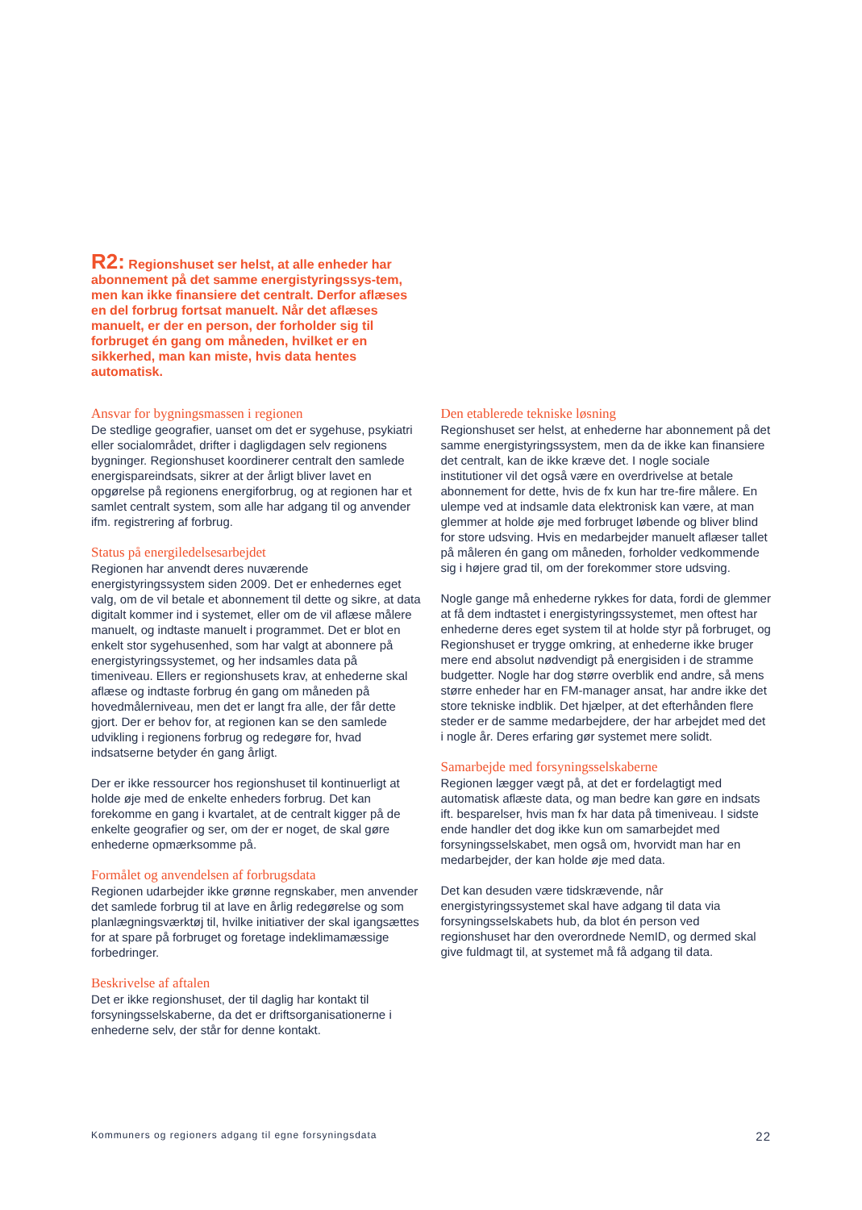R2: Regionshuset ser helst, at alle enheder har abonnement på det samme energistyringssys-tem, men kan ikke finansiere det centralt. Derfor aflæses en del forbrug fortsat manuelt. Når det aflæses manuelt, er der en person, der forholder sig til forbruget én gang om måneden, hvilket er en sikkerhed, man kan miste, hvis data hentes automatisk.
Ansvar for bygningsmassen i regionen
De stedlige geografier, uanset om det er sygehuse, psykiatri eller socialområdet, drifter i dagligdagen selv regionens bygninger. Regionshuset koordinerer centralt den samlede energispareindsats, sikrer at der årligt bliver lavet en opgørelse på regionens energiforbrug, og at regionen har et samlet centralt system, som alle har adgang til og anvender ifm. registrering af forbrug.
Status på energiledelsesarbejdet
Regionen har anvendt deres nuværende energistyringssystem siden 2009. Det er enhedernes eget valg, om de vil betale et abonnement til dette og sikre, at data digitalt kommer ind i systemet, eller om de vil aflæse målere manuelt, og indtaste manuelt i programmet. Det er blot en enkelt stor sygehusenhed, som har valgt at abonnere på energistyringssystemet, og her indsamles data på timeniveau. Ellers er regionshusets krav, at enhederne skal aflæse og indtaste forbrug én gang om måneden på hovedmålerniveau, men det er langt fra alle, der får dette gjort. Der er behov for, at regionen kan se den samlede udvikling i regionens forbrug og redegøre for, hvad indsatserne betyder én gang årligt.
Der er ikke ressourcer hos regionshuset til kontinuerligt at holde øje med de enkelte enheders forbrug. Det kan forekomme en gang i kvartalet, at de centralt kigger på de enkelte geografier og ser, om der er noget, de skal gøre enhederne opmærksomme på.
Formålet og anvendelsen af forbrugsdata
Regionen udarbejder ikke grønne regnskaber, men anvender det samlede forbrug til at lave en årlig redegørelse og som planlægningsværktøj til, hvilke initiativer der skal igangsættes for at spare på forbruget og foretage indeklimamæssige forbedringer.
Beskrivelse af aftalen
Det er ikke regionshuset, der til daglig har kontakt til forsyningsselskaberne, da det er driftsorganisationerne i enhederne selv, der står for denne kontakt.
Den etablerede tekniske løsning
Regionshuset ser helst, at enhederne har abonnement på det samme energistyringssystem, men da de ikke kan finansiere det centralt, kan de ikke kræve det. I nogle sociale institutioner vil det også være en overdrivelse at betale abonnement for dette, hvis de fx kun har tre-fire målere. En ulempe ved at indsamle data elektronisk kan være, at man glemmer at holde øje med forbruget løbende og bliver blind for store udsving. Hvis en medarbejder manuelt aflæser tallet på måleren én gang om måneden, forholder vedkommende sig i højere grad til, om der forekommer store udsving.
Nogle gange må enhederne rykkes for data, fordi de glemmer at få dem indtastet i energistyringssystemet, men oftest har enhederne deres eget system til at holde styr på forbruget, og Regionshuset er trygge omkring, at enhederne ikke bruger mere end absolut nødvendigt på energisiden i de stramme budgetter. Nogle har dog større overblik end andre, så mens større enheder har en FM-manager ansat, har andre ikke det store tekniske indblik. Det hjælper, at det efterhånden flere steder er de samme medarbejdere, der har arbejdet med det i nogle år. Deres erfaring gør systemet mere solidt.
Samarbejde med forsyningsselskaberne
Regionen lægger vægt på, at det er fordelagtigt med automatisk aflæste data, og man bedre kan gøre en indsats ift. besparelser, hvis man fx har data på timeniveau. I sidste ende handler det dog ikke kun om samarbejdet med forsyningsselskabet, men også om, hvorvidt man har en medarbejder, der kan holde øje med data.
Det kan desuden være tidskrævende, når energistyringssystemet skal have adgang til data via forsyningsselskabets hub, da blot én person ved regionshuset har den overordnede NemID, og dermed skal give fuldmagt til, at systemet må få adgang til data.
Kommuners og regioners adgang til egne forsyningsdata 22